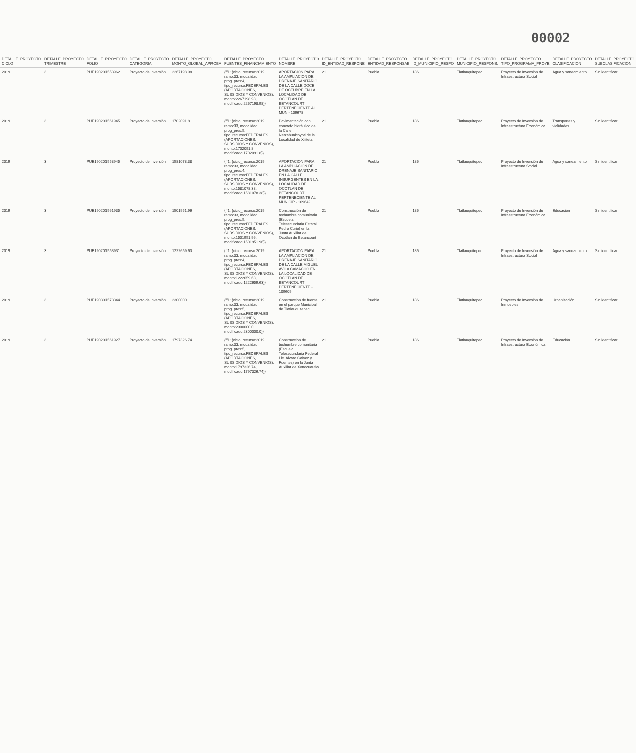00002
| DETALLE_PROYECTO CICLO | DETALLE_PROYECTO TRIMESTRE | DETALLE_PROYECTO FOLIO | DETALLE_PROYECTO CATEGORIA | DETALLE_PROYECTO MONTO_GLOBAL_APROBA | DETALLE_PROYECTO FUENTES_FINANCIAMIENTO | DETALLE_PROYECTO NOMBRE | DETALLE_PROYECTO ID_ENTIDAD_RESPONE | DETALLE_PROYECTO ENTIDAD_RESPONSAB | DETALLE_PROYECTO ID_MUNICIPIO_RESPO | DETALLE_PROYECTO MUNICIPIO_RESPONS. | DETALLE_PROYECTO TIPO_PROGRAMA_PROYE | DETALLE_PROYECTO CLASIFICACION | DETALLE_PROYECTO SUBCLASIFICACION |
| --- | --- | --- | --- | --- | --- | --- | --- | --- | --- | --- | --- | --- | --- |
| 2019 | 3 | PUE190201553962 | Proyecto de inversión | 2267198.98 | {ff1: {ciclo_recurso:2019, ramo:33, modalidad:I, prog_pres:4, tipo_recurso:FEDERALES (APORTACIONES, SUBSIDIOS Y CONVENIOS), monto:2267198.98, modificado:2267198.98}} | APORTACION PARA LA AMPLIACION DE DRENAJE SANITARIO DE LA CALLE DOCE DE OCTUBRE EN LA LOCALIDAD DE OCOTLAN DE BETANCOURT PERTENECIENTE AL MUN - 109678 | 21 | Puebla | 186 | Tlatlauquitepec | Proyecto de Inversión de Infraestructura Social | Agua y saneamiento | Sin identificar |
| 2019 | 3 | PUE190201561945 | Proyecto de inversión | 1702091.8 | {ff1: {ciclo_recurso:2019, ramo:33, modalidad:I, prog_pres:5, tipo_recurso:FEDERALES (APORTACIONES, SUBSIDIOS Y CONVENIOS), monto:1702091.8, modificado:1702091.8}} | Pavimentación con concreto hidráulico de la Calle Netzahualcoyotl de la Localidad de Xiliteta | 21 | Puebla | 186 | Tlatlauquitepec | Proyecto de Inversión de Infraestructura Económica | Transportes y vialidades | Sin identificar |
| 2019 | 3 | PUE190201553945 | Proyecto de inversión | 1581078.38 | {ff1: {ciclo_recurso:2019, ramo:33, modalidad:I, prog_pres:4, tipo_recurso:FEDERALES (APORTACIONES, SUBSIDIOS Y CONVENIOS), monto:1581078.38, modificado:1581078.38}} | APORTACION PARA LA AMPLIACION DE DRENAJE SANITARIO EN LA CALLE INSURGENTES EN LA LOCALIDAD DE OCOTLAN DE BETANCOURT PERTENECIENTE AL MUNICIP - 109642 | 21 | Puebla | 186 | Tlatlauquitepec | Proyecto de Inversión de Infraestructura Social | Agua y saneamiento | Sin identificar |
| 2019 | 3 | PUE190201561935 | Proyecto de inversión | 1501951.96 | {ff1: {ciclo_recurso:2019, ramo:33, modalidad:I, prog_pres:5, tipo_recurso:FEDERALES (APORTACIONES, SUBSIDIOS Y CONVENIOS), monto:1501951.96, modificado:1501951.96}} | Construcción de techumbre comunitaria (Escuela Telesecundaria Estatal Pedro Curie) en la Junta Auxiliar de Ocotlan de Betancourt | 21 | Puebla | 186 | Tlatlauquitepec | Proyecto de Inversión de Infraestructura Económica | Educación | Sin identificar |
| 2019 | 3 | PUE190201553931 | Proyecto de inversión | 1222659.63 | {ff1: {ciclo_recurso:2019, ramo:33, modalidad:I, prog_pres:4, tipo_recurso:FEDERALES (APORTACIONES, SUBSIDIOS Y CONVENIOS), monto:1222659.63, modificado:1222659.63}} | APORTACION PARA LA AMPLIACION DE DRENAJE SANITARIO DE LA CALLE MIGUEL AVILA CAMACHO EN LA LOCALIDAD DE OCOTLAN DE BETANCOURT PERTENECIENTE - 109609 | 21 | Puebla | 186 | Tlatlauquitepec | Proyecto de Inversión de Infraestructura Social | Agua y saneamiento | Sin identificar |
| 2019 | 3 | PUE190301573344 | Proyecto de inversión | 2300000 | {ff1: {ciclo_recurso:2019, ramo:33, modalidad:I, prog_pres:5, tipo_recurso:FEDERALES (APORTACIONES, SUBSIDIOS Y CONVENIOS), monto:2300000.0, modificado:2300000.0}} | Construccion de fuente en el parque Municipal de Tlatlauquitepec | 21 | Puebla | 186 | Tlatlauquitepec | Proyecto de Inversión de Inmuebles | Urbanización | Sin identificar |
| 2019 | 3 | PUE190201561927 | Proyecto de inversión | 1797326.74 | {ff1: {ciclo_recurso:2019, ramo:33, modalidad:I, prog_pres:5, tipo_recurso:FEDERALES (APORTACIONES, SUBSIDIOS Y CONVENIOS), monto:1797326.74, modificado:1797326.74}} | Construccion de techumbre comunitaria (Escuela Telesecundaria Federal Lic. Alvaro Galvez y Fuentes) en la Junta Auxiliar de Xonocuautla | 21 | Puebla | 186 | Tlatlauquitepec | Proyecto de Inversión de Infraestructura Económica | Educación | Sin identificar |